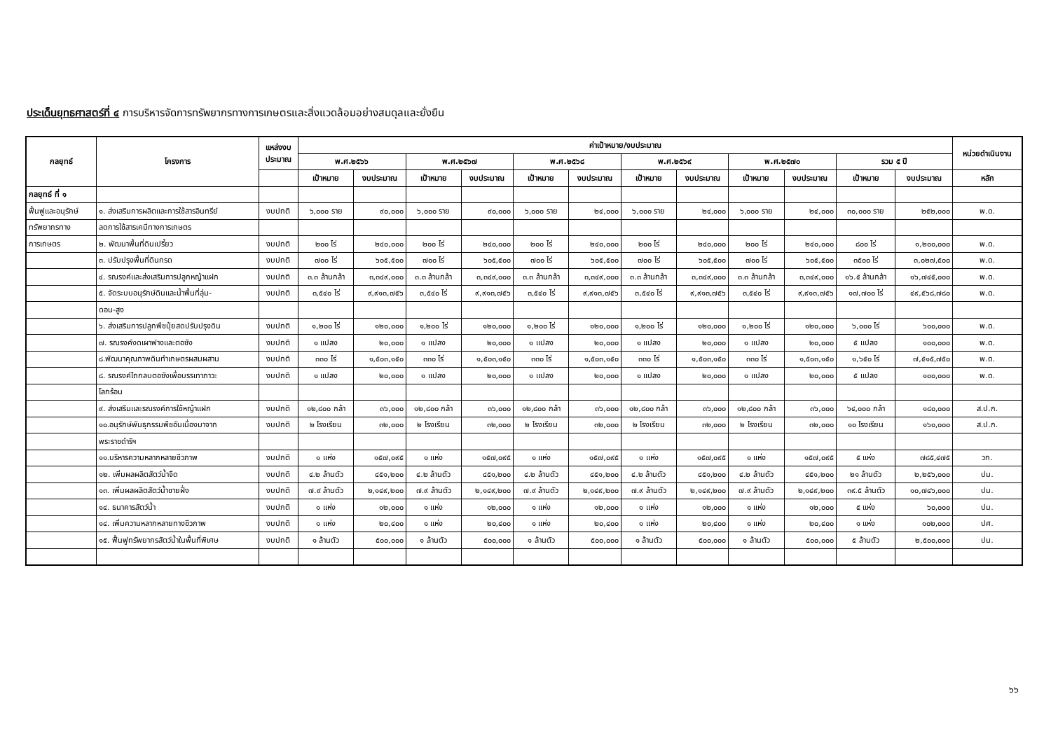ประเด็นยุทธศาสตร์ที่ ๔ การบริหารจัดการทรัพยากรทางการเกษตรและสิ่งแวดล้อมอย่างสมดุลและยั่งยืน
| กลยุทธ์ | โครงการ | แหล่งงบ ประมาณ | ค่าเป้าหมาย/งบประมาณ | | | | | | | | | | | | หน่วยดำเนินงาน |
| --- | --- | --- | --- | --- | --- | --- | --- | --- | --- | --- | --- | --- | --- | --- | --- |
| | | | พ.ศ.๒๕๖๖ | | พ.ศ.๒๕๖๗ | | พ.ศ.๒๕๖๘ | | พ.ศ.๒๕๖๙ | | พ.ศ.๒๕๗๐ | | รวม ๕ ปี | | |
| | | | เป้าหมาย | งบประมาณ | เป้าหมาย | งบประมาณ | เป้าหมาย | งบประมาณ | เป้าหมาย | งบประมาณ | เป้าหมาย | งบประมาณ | เป้าหมาย | งบประมาณ | หลัก |
| กลยุทธ์ ที่ ๑ | | | | | | | | | | | | | | | |
| ฟื้นฟูและอนุรักษ์ | ๑. ส่งเสริมการผลิตและการใช้สารอินทรีย์ | งบปกติ | ๖,๐๐๐ ราย | ๙๐,๐๐๐ | ๖,๐๐๐ ราย | ๙๐,๐๐๐ | ๖,๐๐๐ ราย | ๒๔,๐๐๐ | ๖,๐๐๐ ราย | ๒๔,๐๐๐ | ๖,๐๐๐ ราย | ๒๔,๐๐๐ | ๓๐,๐๐๐ ราย | ๒๕๒,๐๐๐ | พ.ด. |
| ทรัพยากรทาง | ลดการใช้สารเคมีทางการเกษตร | | | | | | | | | | | | | | |
| การเกษตร | ๒. พัฒนาพื้นที่ดินเปรี้ยว | งบปกติ | ๒๐๐ ไร่ | ๒๔๐,๐๐๐ | ๒๐๐ ไร่ | ๒๔๐,๐๐๐ | ๒๐๐ ไร่ | ๒๔๐,๐๐๐ | ๒๐๐ ไร่ | ๒๔๐,๐๐๐ | ๒๐๐ ไร่ | ๒๔๐,๐๐๐ | ๘๐๐ ไร่ | ๑,๒๐๐,๐๐๐ | พ.ด. |
| | ๓. ปรับปรุงพื้นที่ดินกรด | งบปกติ | ๗๐๐ ไร่ | ๖๐๕,๕๐๐ | ๗๐๐ ไร่ | ๖๐๕,๕๐๐ | ๗๐๐ ไร่ | ๖๐๕,๕๐๐ | ๗๐๐ ไร่ | ๖๐๕,๕๐๐ | ๗๐๐ ไร่ | ๖๐๕,๕๐๐ | ๓๕๐๐ ไร่ | ๓,๐๒๗,๕๐๐ | พ.ด. |
| | ๔. รณรงค์และส่งเสริมการปลูกหญ้าแฝก | งบปกติ | ๓.๓ ล้านกล้า | ๓,๓๔๙,๐๐๐ | ๓.๓ ล้านกล้า | ๓,๓๔๙,๐๐๐ | ๓.๓ ล้านกล้า | ๓,๓๔๙,๐๐๐ | ๓.๓ ล้านกล้า | ๓,๓๔๙,๐๐๐ | ๓.๓ ล้านกล้า | ๓,๓๔๙,๐๐๐ | ๑๖.๕ ล้านกล้า | ๑๖,๗๔๕,๐๐๐ | พ.ด. |
| | ๕. จัดระบบอนุรักษ์ดินและน้ำพื้นที่ลุ่ม- | งบปกติ | ๓,๕๔๐ ไร่ | ๙,๙๑๓,๗๕๖ | ๓,๕๔๐ ไร่ | ๙,๙๑๓,๗๕๖ | ๓,๕๔๐ ไร่ | ๙,๙๑๓,๗๕๖ | ๓,๕๔๐ ไร่ | ๙,๙๑๓,๗๕๖ | ๓,๕๔๐ ไร่ | ๙,๙๑๓,๗๕๖ | ๑๗,๗๐๐ ไร่ | ๔๙,๕๖๘,๗๘๐ | พ.ด. |
| | ดอน-สูง | | | | | | | | | | | | | | |
| | ๖. ส่งเสริมการปลูกพืชปุ๋ยสดปรับปรุงดิน | งบปกติ | ๑,๒๐๐ ไร่ | ๑๒๐,๐๐๐ | ๑,๒๐๐ ไร่ | ๑๒๐,๐๐๐ | ๑,๒๐๐ ไร่ | ๑๒๐,๐๐๐ | ๑,๒๐๐ ไร่ | ๑๒๐,๐๐๐ | ๑,๒๐๐ ไร่ | ๑๒๐,๐๐๐ | ๖,๐๐๐ ไร่ | ๖๐๐,๐๐๐ | พ.ด. |
| | ๗. รณรงค์งดเผาฟางและตอซัง | งบปกติ | ๑ แปลง | ๒๐,๐๐๐ | ๑ แปลง | ๒๐,๐๐๐ | ๑ แปลง | ๒๐,๐๐๐ | ๑ แปลง | ๒๐,๐๐๐ | ๑ แปลง | ๒๐,๐๐๐ | ๕ แปลง | ๑๐๐,๐๐๐ | พ.ด. |
| | ๘.พัฒนาคุณภาพดินทำเกษตรผสมผสาน | งบปกติ | ๓๓๐ ไร่ | ๑,๕๐๓,๑๕๐ | ๓๓๐ ไร่ | ๑,๕๐๓,๑๕๐ | ๓๓๐ ไร่ | ๑,๕๐๓,๑๕๐ | ๓๓๐ ไร่ | ๑,๕๐๓,๑๕๐ | ๓๓๐ ไร่ | ๑,๕๐๓,๑๕๐ | ๑,๖๕๐ ไร่ | ๗,๕๑๕,๗๕๐ | พ.ด. |
| | ๘. รณรงค์ไถกลบตอซังเพื่อบรรเทาภาวะ | งบปกติ | ๑ แปลง | ๒๐,๐๐๐ | ๑ แปลง | ๒๐,๐๐๐ | ๑ แปลง | ๒๐,๐๐๐ | ๑ แปลง | ๒๐,๐๐๐ | ๑ แปลง | ๒๐,๐๐๐ | ๕ แปลง | ๑๐๐,๐๐๐ | พ.ด. |
| | โลกร้อน | | | | | | | | | | | | | | |
| | ๙. ส่งเสริมและรณรงค์การใช้หญ้าแฝก | งบปกติ | ๑๒,๘๐๐ กล้า | ๓๖,๐๐๐ | ๑๒,๘๐๐ กล้า | ๓๖,๐๐๐ | ๑๒,๘๐๐ กล้า | ๓๖,๐๐๐ | ๑๒,๘๐๐ กล้า | ๓๖,๐๐๐ | ๑๒,๘๐๐ กล้า | ๓๖,๐๐๐ | ๖๔,๐๐๐ กล้า | ๑๘๐,๐๐๐ | ส.ป.ก. |
| | ๑๐.อนุรักษ์พันธุกรรมพืชอันเนื่องมาจาก | งบปกติ | ๒ โรงเรียน | ๓๒,๐๐๐ | ๒ โรงเรียน | ๓๒,๐๐๐ | ๒ โรงเรียน | ๓๒,๐๐๐ | ๒ โรงเรียน | ๓๒,๐๐๐ | ๒ โรงเรียน | ๓๒,๐๐๐ | ๑๐ โรงเรียน | ๑๖๐,๐๐๐ | ส.ป.ก. |
| | พระราชดำริฯ | | | | | | | | | | | | | | |
| | ๑๑.บริหารความหลากหลายชีวภาพ | งบปกติ | ๑ แห่ง | ๑๕๗,๐๙๕ | ๑ แห่ง | ๑๕๗,๐๙๕ | ๑ แห่ง | ๑๕๗,๐๙๕ | ๑ แห่ง | ๑๕๗,๐๙๕ | ๑ แห่ง | ๑๕๗,๐๙๕ | ๕ แห่ง | ๗๘๕,๔๗๕ | วก. |
| | ๑๒. เพิ่มผลผลิตสัตว์น้ำจืด | งบปกติ | ๔.๒ ล้านตัว | ๔๕๑,๒๐๐ | ๔.๒ ล้านตัว | ๔๕๑,๒๐๐ | ๔.๒ ล้านตัว | ๔๕๑,๒๐๐ | ๔.๒ ล้านตัว | ๔๕๑,๒๐๐ | ๔.๒ ล้านตัว | ๔๕๑,๒๐๐ | ๒๑ ล้านตัว | ๒,๒๕๖,๐๐๐ | ปม. |
| | ๑๓. เพิ่มผลผลิตสัตว์น้ำชายฝั่ง | งบปกติ | ๗.๙ ล้านตัว | ๒,๑๔๙,๒๐๐ | ๗.๙ ล้านตัว | ๒,๑๔๙,๒๐๐ | ๗.๙ ล้านตัว | ๒,๑๔๙,๒๐๐ | ๗.๙ ล้านตัว | ๒,๑๔๙,๒๐๐ | ๗.๙ ล้านตัว | ๒,๑๔๙,๒๐๐ | ๓๙.๕ ล้านตัว | ๑๐,๗๔๖,๐๐๐ | ปม. |
| | ๑๔. ธนาคารสัตว์น้ำ | งบปกติ | ๑ แห่ง | ๑๒,๐๐๐ | ๑ แห่ง | ๑๒,๐๐๐ | ๑ แห่ง | ๑๒,๐๐๐ | ๑ แห่ง | ๑๒,๐๐๐ | ๑ แห่ง | ๑๒,๐๐๐ | ๕ แห่ง | ๖๐,๐๐๐ | ปม. |
| | ๑๔. เพิ่มความหลากหลายทางชีวภาพ | งบปกติ | ๑ แห่ง | ๒๐,๔๐๐ | ๑ แห่ง | ๒๐,๔๐๐ | ๑ แห่ง | ๒๐,๔๐๐ | ๑ แห่ง | ๒๐,๔๐๐ | ๑ แห่ง | ๒๐,๔๐๐ | ๑ แห่ง | ๑๐๒,๐๐๐ | ปศ. |
| | ๑๕. ฟื้นฟูทรัพยากรสัตว์น้ำในพื้นที่พิเศษ | งบปกติ | ๑ ล้านตัว | ๕๐๐,๐๐๐ | ๑ ล้านตัว | ๕๐๐,๐๐๐ | ๑ ล้านตัว | ๕๐๐,๐๐๐ | ๑ ล้านตัว | ๕๐๐,๐๐๐ | ๑ ล้านตัว | ๕๐๐,๐๐๐ | ๕ ล้านตัว | ๒,๕๐๐,๐๐๐ | ปม. |
๖๖